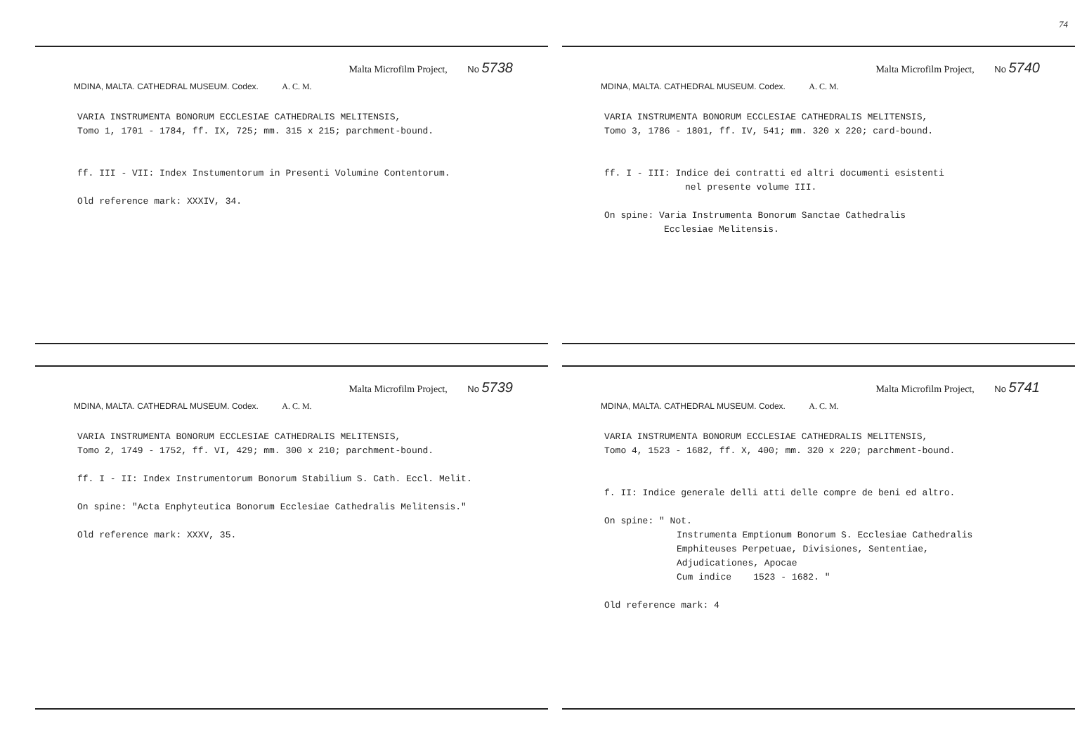Malta Microfilm Project, No 5738
MDINA, MALTA. CATHEDRAL MUSEUM. Codex. A. C. M.
VARIA INSTRUMENTA BONORUM ECCLESIAE CATHEDRALIS MELITENSIS,
Tomo 1, 1701 - 1784, ff. IX, 725; mm. 315 x 215; parchment-bound.
ff. III - VII: Index Instumentorum in Presenti Volumine Contentorum.
Old reference mark: XXXIV, 34.
74
Malta Microfilm Project, No 5740
MDINA, MALTA. CATHEDRAL MUSEUM. Codex. A. C. M.
VARIA INSTRUMENTA BONORUM ECCLESIAE CATHEDRALIS MELITENSIS,
Tomo 3, 1786 - 1801, ff. IV, 541; mm. 320 x 220; card-bound.
ff. I - III: Indice dei contratti ed altri documenti esistenti
nel presente volume III.
On spine: Varia Instrumenta Bonorum Sanctae Cathedralis
Ecclesiae Melitensis.
Malta Microfilm Project, No 5739
MDINA, MALTA. CATHEDRAL MUSEUM. Codex. A. C. M.
VARIA INSTRUMENTA BONORUM ECCLESIAE CATHEDRALIS MELITENSIS,
Tomo 2, 1749 - 1752, ff. VI, 429; mm. 300 x 210; parchment-bound.
ff. I - II: Index Instrumentorum Bonorum Stabilium S. Cath. Eccl. Melit.
On spine: "Acta Enphyteutica Bonorum Ecclesiae Cathedralis Melitensis."
Old reference mark: XXXV, 35.
Malta Microfilm Project, No 5741
MDINA, MALTA. CATHEDRAL MUSEUM. Codex. A. C. M.
VARIA INSTRUMENTA BONORUM ECCLESIAE CATHEDRALIS MELITENSIS,
Tomo 4, 1523 - 1682, ff. X, 400; mm. 320 x 220; parchment-bound.
f. II: Indice generale delli atti delle compre de beni ed altro.
On spine: " Not.
Instrumenta Emptionum Bonorum S. Ecclesiae Cathedralis
Emphiteuses Perpetuae, Divisiones, Sententiae,
Adjudicationes, Apocae
Cum indice 1523 - 1682. "
Old reference mark: 4